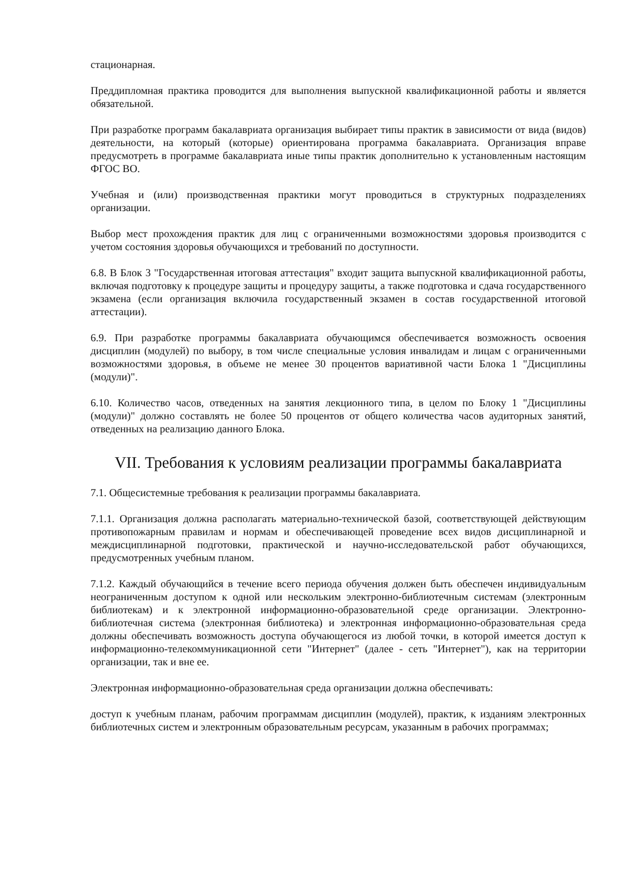стационарная.
Преддипломная практика проводится для выполнения выпускной квалификационной работы и является обязательной.
При разработке программ бакалавриата организация выбирает типы практик в зависимости от вида (видов) деятельности, на который (которые) ориентирована программа бакалавриата. Организация вправе предусмотреть в программе бакалавриата иные типы практик дополнительно к установленным настоящим ФГОС ВО.
Учебная и (или) производственная практики могут проводиться в структурных подразделениях организации.
Выбор мест прохождения практик для лиц с ограниченными возможностями здоровья производится с учетом состояния здоровья обучающихся и требований по доступности.
6.8. В Блок 3 "Государственная итоговая аттестация" входит защита выпускной квалификационной работы, включая подготовку к процедуре защиты и процедуру защиты, а также подготовка и сдача государственного экзамена (если организация включила государственный экзамен в состав государственной итоговой аттестации).
6.9. При разработке программы бакалавриата обучающимся обеспечивается возможность освоения дисциплин (модулей) по выбору, в том числе специальные условия инвалидам и лицам с ограниченными возможностями здоровья, в объеме не менее 30 процентов вариативной части Блока 1 "Дисциплины (модули)".
6.10. Количество часов, отведенных на занятия лекционного типа, в целом по Блоку 1 "Дисциплины (модули)" должно составлять не более 50 процентов от общего количества часов аудиторных занятий, отведенных на реализацию данного Блока.
VII. Требования к условиям реализации программы бакалавриата
7.1. Общесистемные требования к реализации программы бакалавриата.
7.1.1. Организация должна располагать материально-технической базой, соответствующей действующим противопожарным правилам и нормам и обеспечивающей проведение всех видов дисциплинарной и междисциплинарной подготовки, практической и научно-исследовательской работ обучающихся, предусмотренных учебным планом.
7.1.2. Каждый обучающийся в течение всего периода обучения должен быть обеспечен индивидуальным неограниченным доступом к одной или нескольким электронно-библиотечным системам (электронным библиотекам) и к электронной информационно-образовательной среде организации. Электронно-библиотечная система (электронная библиотека) и электронная информационно-образовательная среда должны обеспечивать возможность доступа обучающегося из любой точки, в которой имеется доступ к информационно-телекоммуникационной сети "Интернет" (далее - сеть "Интернет"), как на территории организации, так и вне ее.
Электронная информационно-образовательная среда организации должна обеспечивать:
доступ к учебным планам, рабочим программам дисциплин (модулей), практик, к изданиям электронных библиотечных систем и электронным образовательным ресурсам, указанным в рабочих программах;